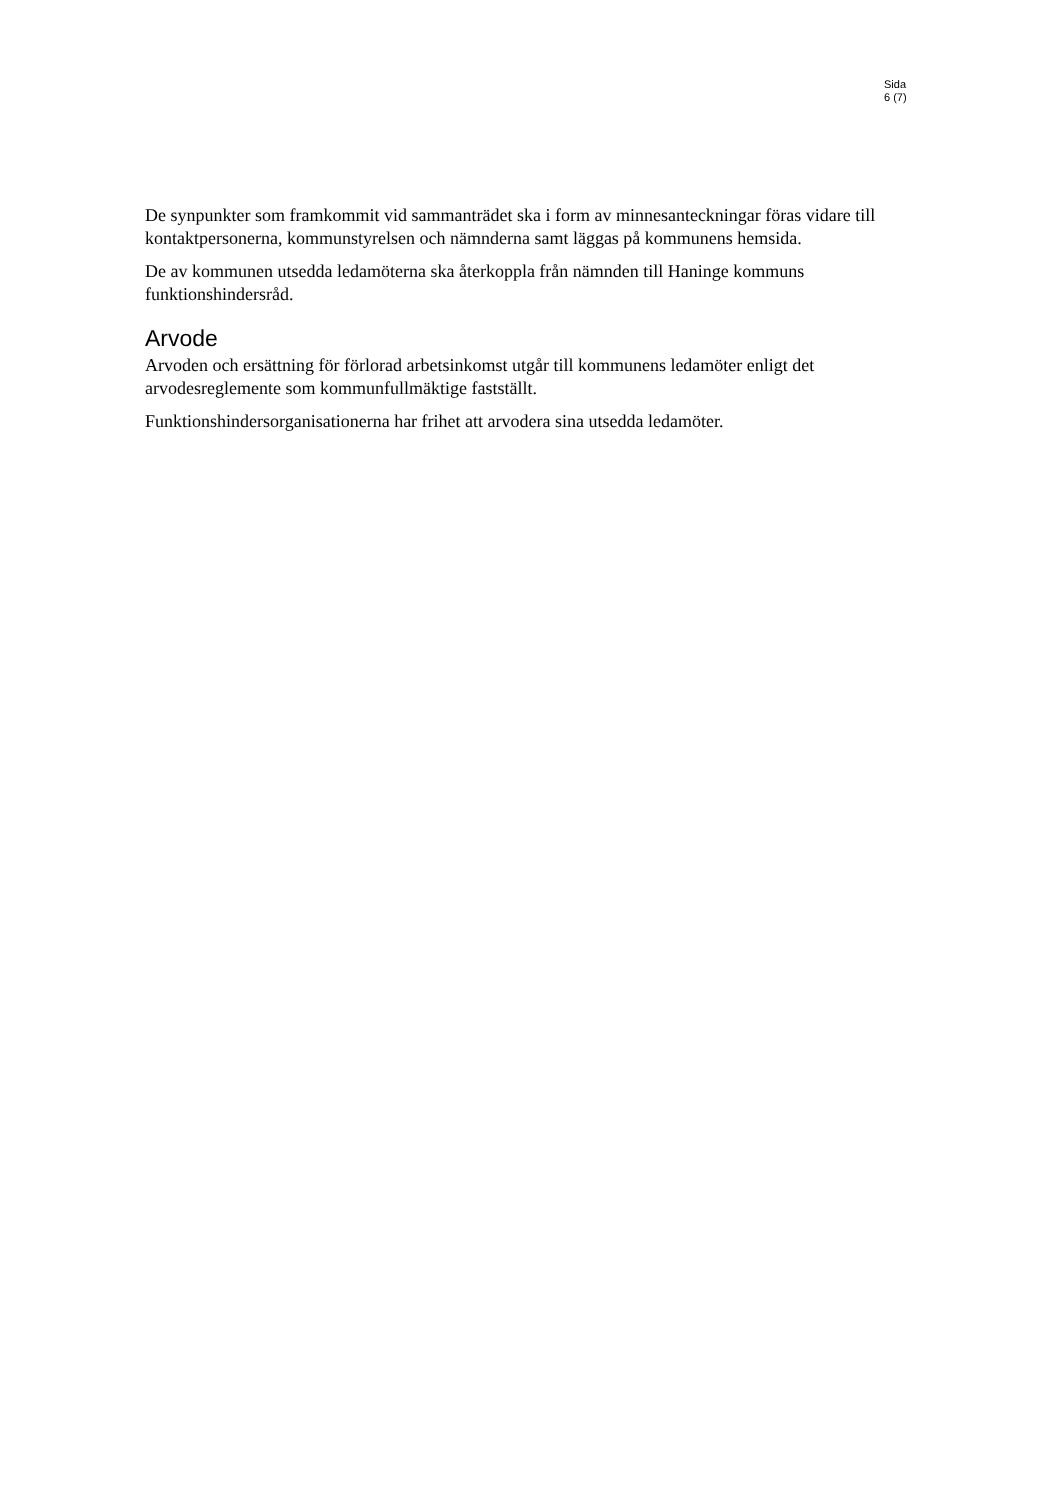Sida
6 (7)
De synpunkter som framkommit vid sammanträdet ska i form av minnesanteckningar föras vidare till kontaktpersonerna, kommunstyrelsen och nämnderna samt läggas på kommunens hemsida.
De av kommunen utsedda ledamöterna ska återkoppla från nämnden till Haninge kommuns funktionshindersråd.
Arvode
Arvoden och ersättning för förlorad arbetsinkomst utgår till kommunens ledamöter enligt det arvodesreglemente som kommunfullmäktige fastställt.
Funktionshindersorganisationerna har frihet att arvodera sina utsedda ledamöter.